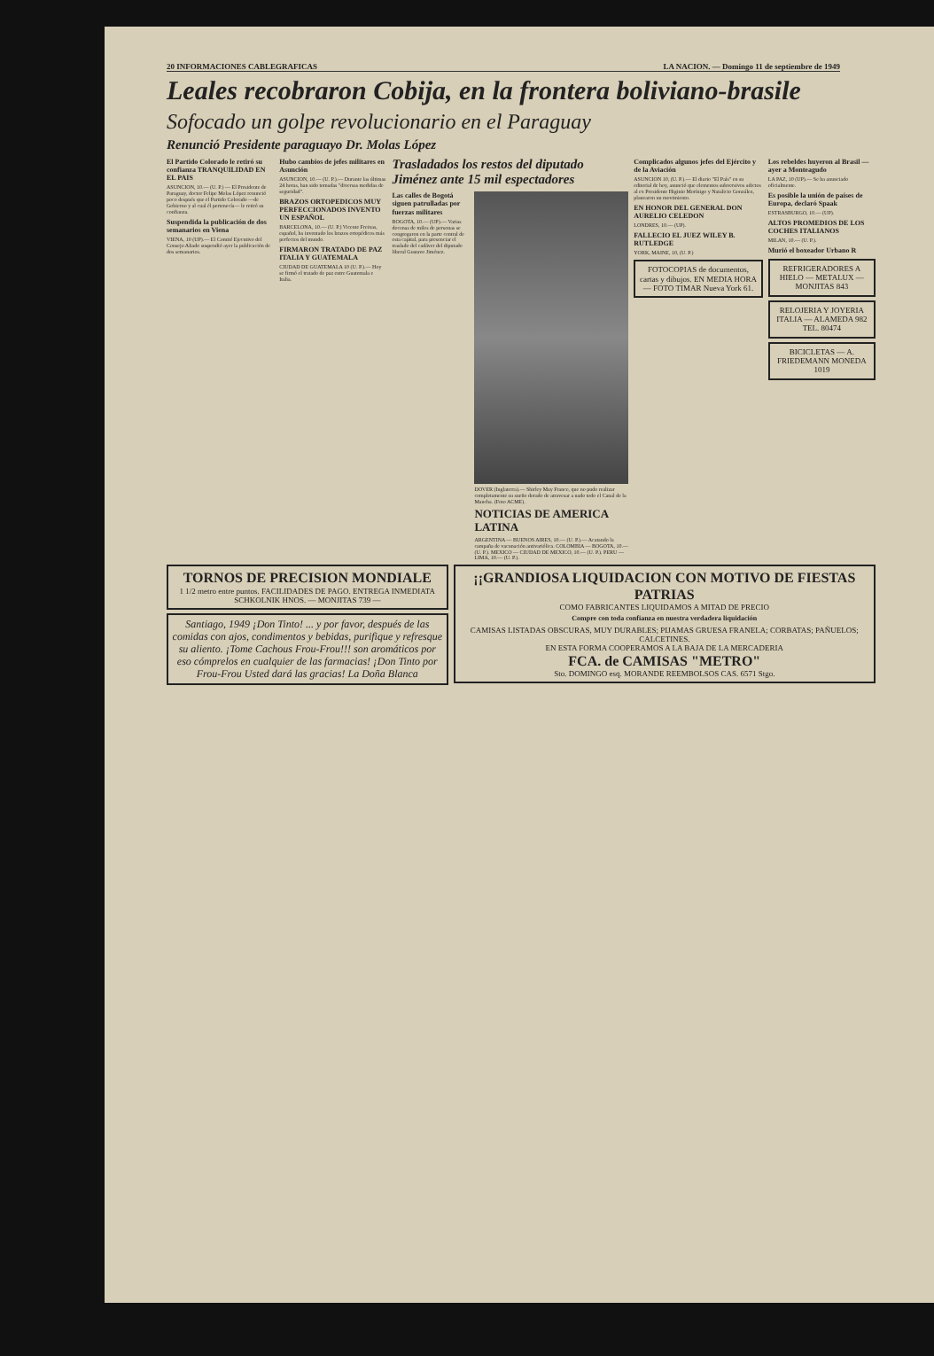20 INFORMACIONES CABLEGRAFICAS LA NACION. — Domingo 11 de septiembre de 1949
Leales recobraron Cobija, en la frontera boliviano-brasile
Sofocado un golpe revolucionario en el Paraguay
Renunció Presidente paraguayo Dr. Molas López
El Partido Colorado le retiró su confianza TRANQUILIDAD EN EL PAIS
ASUNCION, 10.— (U. P.) — El Presidente de Paraguay, doctor Felipe Molas López renunció poco después que el Partido Colorado —de Gobierno y al cual él pertenecía— le retiró su confianza.
Suspendida la publicación de dos semanarios en Viena
VIENA, 10 (UP).— El Comité Ejecutivo del Consejo Aliado suspendió ayer la publicación de dos semanarios.
Hubo cambios de jefes militares en Asunción
ASUNCION, 10.— (U. P.).— Durante las últimas 24 horas, han sido tomadas "diversas medidas de seguridad".
BRAZOS ORTOPEDICOS MUY PERFECCIONADOS INVENTO UN ESPAÑOL
BARCELONA, 10.— (U. P.) Vicente Freixas, español, ha inventado los brazos ortopédicos más perfectos del mundo.
FIRMARON TRATADO DE PAZ ITALIA Y GUATEMALA
CIUDAD DE GUATEMALA 10 (U. P.).— Hoy se firmó el tratado de paz entre Guatemala e Italia.
Trasladados los restos del diputado Jiménez ante 15 mil espectadores
Las calles de Bogotá siguen patrulladas por fuerzas militares
BOGOTA, 10.— (UP).— Varias docenas de miles de personas se congregaron en la parte central de esta capital, para presenciar el traslado del cadáver del diputado liberal Gustavo Jiménez.
DOVER (Inglaterra).— Shirley May France, que no pudo realizar completamente su sueño dorado de atravesar a nado todo el Canal de la Mancha. (Foto ACME).
NOTICIAS DE AMERICA LATINA
ARGENTINA — BUENOS AIRES, 10.— (U. P.).— Acatando la campaña de vacunación antivariólica. COLOMBIA — BOGOTA, 10.— (U. P.). MEXICO — CIUDAD DE MEXICO, 10.— (U. P.). PERU — LIMA, 10.— (U. P.).
Complicados algunos jefes del Ejército y de la Aviación
ASUNCION 10, (U. P.).— El diario "El País" en su editorial de hoy, anunció que elementos subversivos adictos al ex Presidente Higinio Morínigo y Natalicio González, planearon un movimiento.
EN HONOR DEL GENERAL DON AURELIO CELEDON
LONDRES, 10.— (UP).
FALLECIO EL JUEZ WILEY B. RUTLEDGE
YORK, MAINE, 10, (U. P.)
FOTOCOPIAS de documentos, cartas y dibujos. EN MEDIA HORA — FOTO TIMAR Nueva York 61.
Los rebeldes huyeron al Brasil — ayer a Monteagudo
LA PAZ, 10 (UP).— Se ha anunciado oficialmente.
Es posible la unión de países de Europa, declaró Spaak
ESTRASBURGO, 10.— (UP).
ALTOS PROMEDIOS DE LOS COCHES ITALIANOS
MILAN, 10.— (U. P.).
Murió el boxeador Urbano R
REFRIGERADORES A HIELO — METALUX — MONJITAS 843
RELOJERIA Y JOYERIA ITALIA — ALAMEDA 982 TEL. 80474
BICICLETAS — A. FRIEDEMANN MONEDA 1019
TORNOS DE PRECISION MONDIALE
1 1/2 metro entre puntos. FACILIDADES DE PAGO. ENTREGA INMEDIATA SCHKOLNIK HNOS. — MONJITAS 739 —
Santiago, 1949 ¡Don Tinto! ... y por favor, después de las comidas con ajos, condimentos y bebidas, purifique y refresque su aliento. ¡Tome Cachous Frou-Frou!!! son aromáticos por eso cómprelos en cualquier de las farmacias! ¡Don Tinto por Frou-Frou Usted dará las gracias! La Doña Blanca
¡¡GRANDIOSA LIQUIDACION CON MOTIVO DE FIESTAS PATRIAS
COMO FABRICANTES LIQUIDAMOS A MITAD DE PRECIO
Compre con toda confianza en nuestra verdadera liquidación
CAMISAS LISTADAS OBSCURAS, MUY DURABLES; PIJAMAS GRUESA FRANELA; CORBATAS; PAÑUELOS; CALCETINES.
EN ESTA FORMA COOPERAMOS A LA BAJA DE LA MERCADERIA
FCA. de CAMISAS "METRO"
Sto. DOMINGO esq. MORANDE REEMBOLSOS CAS. 6571 Stgo.